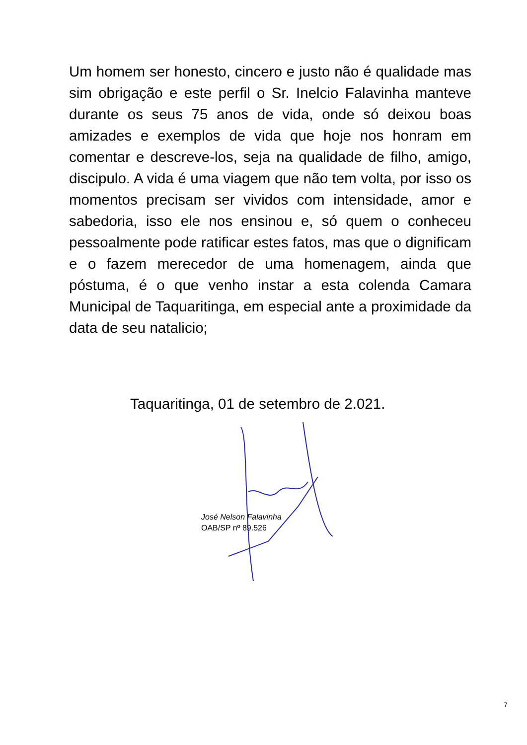Um homem ser honesto, cincero e justo não é qualidade mas sim obrigação e este perfil o Sr. Inelcio Falavinha manteve durante os seus 75 anos de vida, onde só deixou boas amizades e exemplos de vida que hoje nos honram em comentar e descreve-los, seja na qualidade de filho, amigo, discipulo. A vida é uma viagem que não tem volta, por isso os momentos precisam ser vividos com intensidade, amor e sabedoria, isso ele nos ensinou e, só quem o conheceu pessoalmente pode ratificar estes fatos, mas que o dignificam e o fazem merecedor de uma homenagem, ainda que póstuma, é o que venho instar a esta colenda Camara Municipal de Taquaritinga, em especial ante a proximidade da data de seu natalicio;
Taquaritinga, 01 de setembro de 2.021.
José Nelson Falavinha
OAB/SP nº 89.526
7